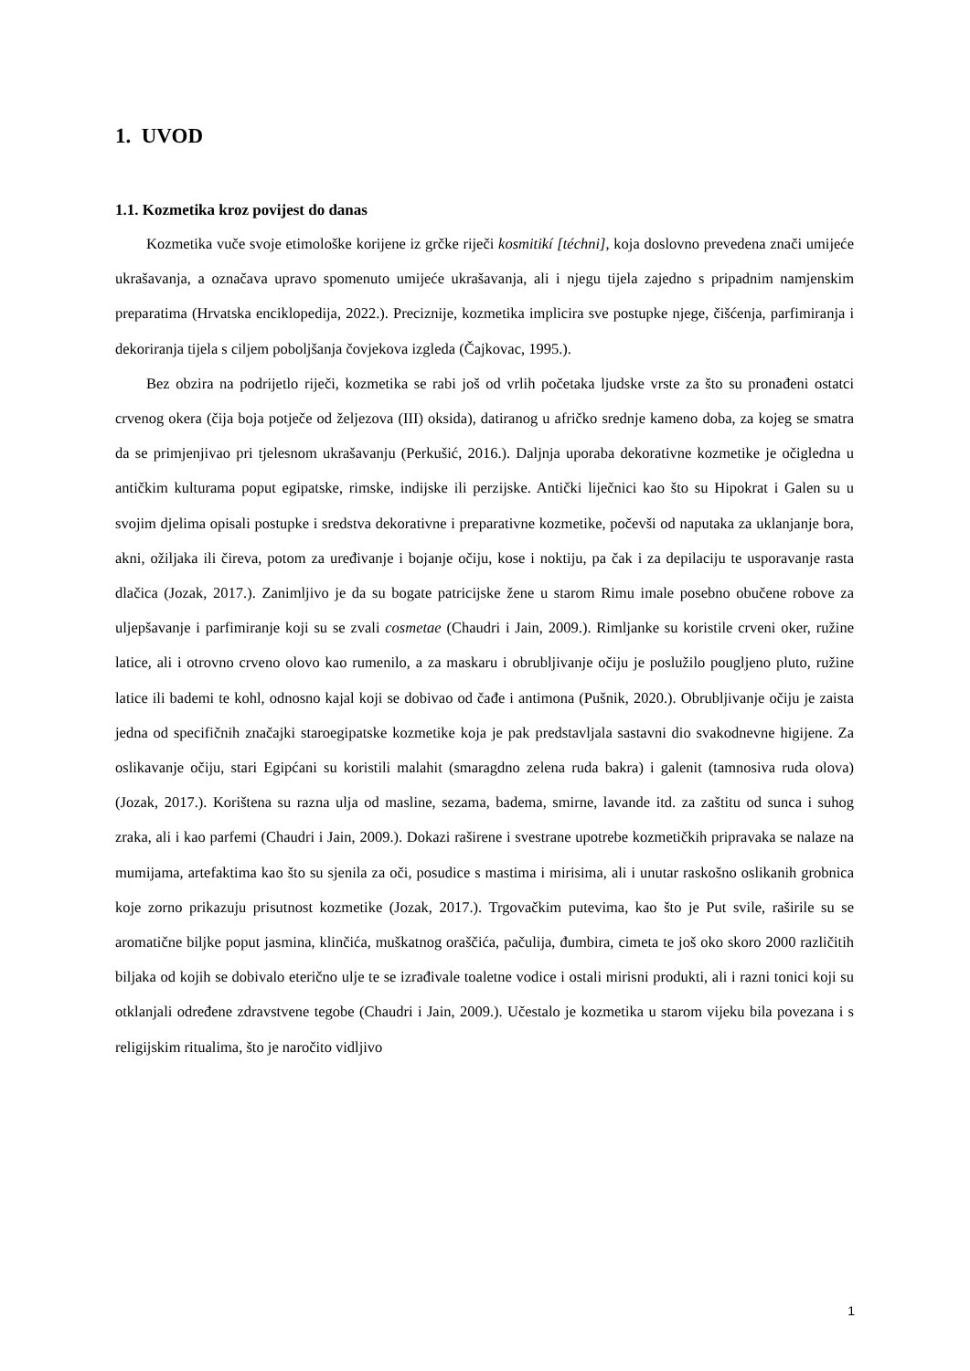1. UVOD
1.1. Kozmetika kroz povijest do danas
Kozmetika vuče svoje etimološke korijene iz grčke riječi kosmitikí [téchni], koja doslovno prevedena znači umijeće ukrašavanja, a označava upravo spomenuto umijeće ukrašavanja, ali i njegu tijela zajedno s pripadnim namjenskim preparatima (Hrvatska enciklopedija, 2022.). Preciznije, kozmetika implicira sve postupke njege, čišćenja, parfimiranja i dekoriranja tijela s ciljem poboljšanja čovjekova izgleda (Čajkovac, 1995.).
Bez obzira na podrijetlo riječi, kozmetika se rabi još od vrlih početaka ljudske vrste za što su pronađeni ostatci crvenog okera (čija boja potječe od željezova (III) oksida), datiranog u afričko srednje kameno doba, za kojeg se smatra da se primjenjivao pri tjelesnom ukrašavanju (Perkušić, 2016.). Daljnja uporaba dekorativne kozmetike je očigledna u antičkim kulturama poput egipatske, rimske, indijske ili perzijske. Antički liječnici kao što su Hipokrat i Galen su u svojim djelima opisali postupke i sredstva dekorativne i preparativne kozmetike, počevši od naputaka za uklanjanje bora, akni, ožiljaka ili čireva, potom za uređivanje i bojanje očiju, kose i noktiju, pa čak i za depilaciju te usporavanje rasta dlačica (Jozak, 2017.). Zanimljivo je da su bogate patricijske žene u starom Rimu imale posebno obučene robove za uljepšavanje i parfimiranje koji su se zvali cosmetae (Chaudri i Jain, 2009.). Rimljanke su koristile crveni oker, ružine latice, ali i otrovno crveno olovo kao rumenilo, a za maskaru i obrubljivanje očiju je poslužilo pougljeno pluto, ružine latice ili bademi te kohl, odnosno kajal koji se dobivao od čađe i antimona (Pušnik, 2020.). Obrubljivanje očiju je zaista jedna od specifičnih značajki staroegipatske kozmetike koja je pak predstavljala sastavni dio svakodnevne higijene. Za oslikavanje očiju, stari Egipćani su koristili malahit (smaragdno zelena ruda bakra) i galenit (tamnosiva ruda olova) (Jozak, 2017.). Korištena su razna ulja od masline, sezama, badema, smirne, lavande itd. za zaštitu od sunca i suhog zraka, ali i kao parfemi (Chaudri i Jain, 2009.). Dokazi raširene i svestrane upotrebe kozmetičkih pripravaka se nalaze na mumijama, artefaktima kao što su sjenila za oči, posudice s mastima i mirisima, ali i unutar raskošno oslikanih grobnica koje zorno prikazuju prisutnost kozmetike (Jozak, 2017.). Trgovačkim putevima, kao što je Put svile, raširile su se aromatične biljke poput jasmina, klinčića, muškatnog oraščića, pačulija, đumbira, cimeta te još oko skoro 2000 različitih biljaka od kojih se dobivalo eterično ulje te se izrađivale toaletne vodice i ostali mirisni produkti, ali i razni tonici koji su otklanjali određene zdravstvene tegobe (Chaudri i Jain, 2009.). Učestalo je kozmetika u starom vijeku bila povezana i s religijskim ritualima, što je naročito vidljivo
1